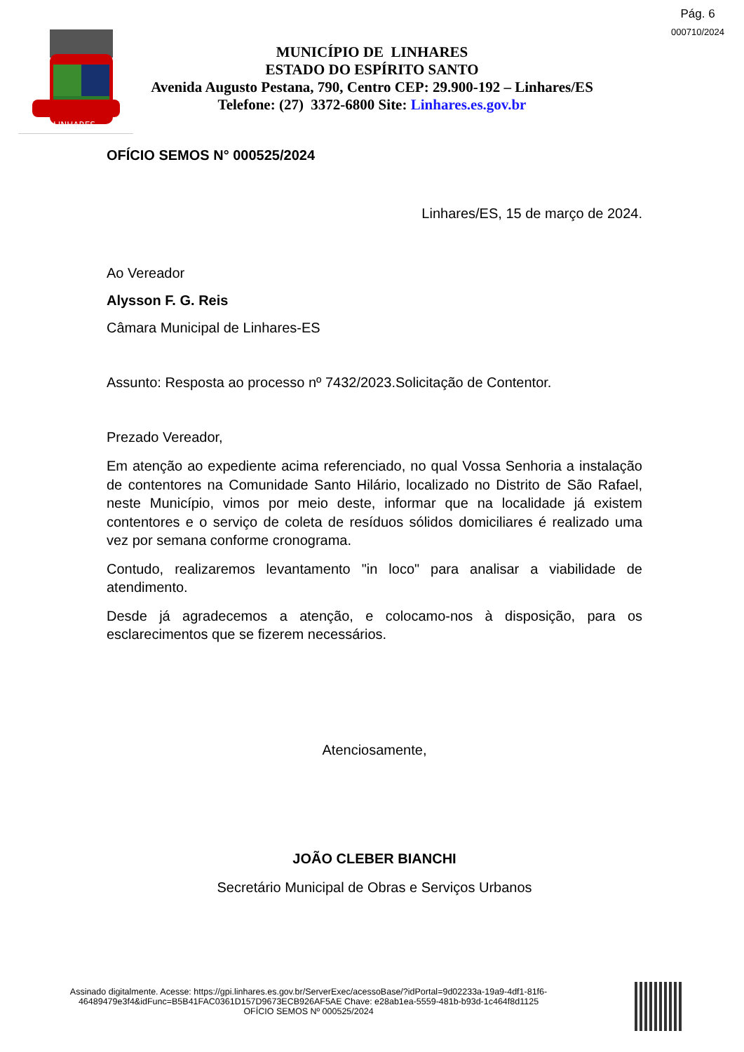Pág. 6
000710/2024
LINHARES
MUNICÍPIO DE LINHARES
ESTADO DO ESPÍRITO SANTO
Avenida Augusto Pestana, 790, Centro CEP: 29.900-192 – Linhares/ES
Telefone: (27) 3372-6800 Site: Linhares.es.gov.br
OFÍCIO SEMOS N° 000525/2024
Linhares/ES, 15 de março de 2024.
Ao Vereador
Alysson F. G. Reis
Câmara Municipal de Linhares-ES
Assunto: Resposta ao processo nº 7432/2023.Solicitação de Contentor.
Prezado Vereador,
Em atenção ao expediente acima referenciado, no qual Vossa Senhoria a instalação de contentores na Comunidade Santo Hilário, localizado no Distrito de São Rafael, neste Município, vimos por meio deste, informar que na localidade já existem contentores e o serviço de coleta de resíduos sólidos domiciliares é realizado uma vez por semana conforme cronograma.
Contudo, realizaremos levantamento "in loco" para analisar a viabilidade de atendimento.
Desde já agradecemos a atenção, e colocamo-nos à disposição, para os esclarecimentos que se fizerem necessários.
Atenciosamente,
JOÃO CLEBER BIANCHI
Secretário Municipal de Obras e Serviços Urbanos
Assinado digitalmente. Acesse: https://gpi.linhares.es.gov.br/ServerExec/acessoBase/?idPortal=9d02233a-19a9-4df1-81f6-
46489479e3f4&idFunc=B5B41FAC0361D157D9673ECB926AF5AE Chave: e28ab1ea-5559-481b-b93d-1c464f8d1125
OFÍCIO SEMOS Nº 000525/2024